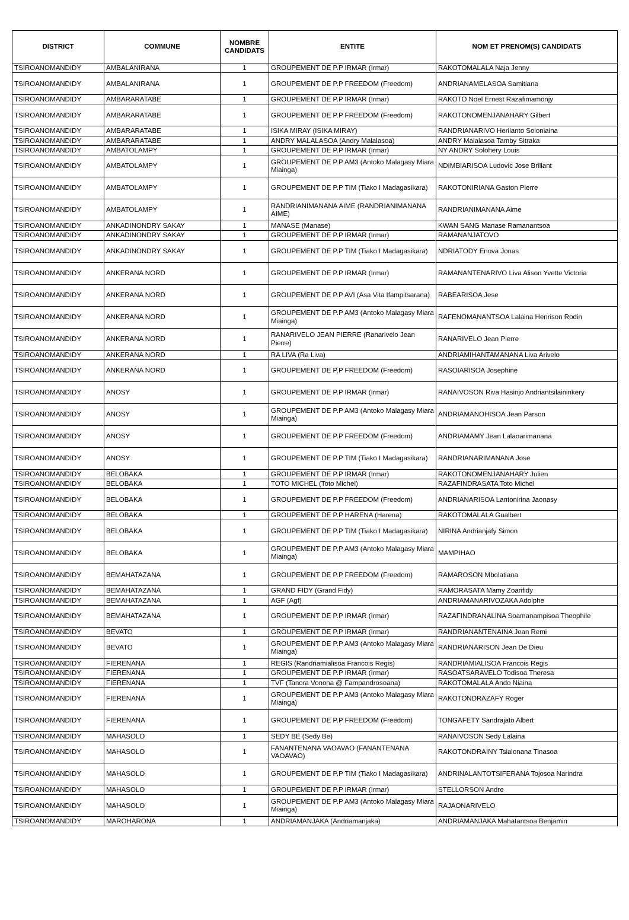| DISTRICT | COMMUNE | NOMBRE CANDIDATS | ENTITE | NOM ET PRENOM(S) CANDIDATS |
| --- | --- | --- | --- | --- |
| TSIROANOMANDIDY | AMBALANIRANA | 1 | GROUPEMENT DE P.P IRMAR (Irmar) | RAKOTOMALALA Naja Jenny |
| TSIROANOMANDIDY | AMBALANIRANA | 1 | GROUPEMENT DE P.P FREEDOM (Freedom) | ANDRIANAMELASOA Samitiana |
| TSIROANOMANDIDY | AMBARARATABE | 1 | GROUPEMENT DE P.P IRMAR (Irmar) | RAKOTO Noel Ernest Razafimamonjy |
| TSIROANOMANDIDY | AMBARARATABE | 1 | GROUPEMENT DE P.P FREEDOM (Freedom) | RAKOTONOMENJANAHARY Gilbert |
| TSIROANOMANDIDY | AMBARARATABE | 1 | ISIKA MIRAY (ISIKA MIRAY) | RANDRIANARIVO Herilanto Soloniaina |
| TSIROANOMANDIDY | AMBARARATABE | 1 | ANDRY MALALASOA (Andry Malalasoa) | ANDRY Malalasoa Tamby Sitraka |
| TSIROANOMANDIDY | AMBATOLAMPY | 1 | GROUPEMENT DE P.P IRMAR (Irmar) | NY ANDRY Solohery Louis |
| TSIROANOMANDIDY | AMBATOLAMPY | 1 | GROUPEMENT DE P.P AM3 (Antoko Malagasy Miara Miainga) | NDIMBIARISOA Ludovic Jose Brillant |
| TSIROANOMANDIDY | AMBATOLAMPY | 1 | GROUPEMENT DE P.P TIM (Tiako I Madagasikara) | RAKOTONIRIANA Gaston Pierre |
| TSIROANOMANDIDY | AMBATOLAMPY | 1 | RANDRIANIMANANA AIME (RANDRIANIMANANA AIME) | RANDRIANIMANANA Aime |
| TSIROANOMANDIDY | ANKADINONDRY SAKAY | 1 | MANASE (Manase) | KWAN SANG Manase Ramanantsoa |
| TSIROANOMANDIDY | ANKADINONDRY SAKAY | 1 | GROUPEMENT DE P.P IRMAR (Irmar) | RAMANANJATOVO |
| TSIROANOMANDIDY | ANKADINONDRY SAKAY | 1 | GROUPEMENT DE P.P TIM (Tiako I Madagasikara) | NDRIATODY Enova Jonas |
| TSIROANOMANDIDY | ANKERANA NORD | 1 | GROUPEMENT DE P.P IRMAR (Irmar) | RAMANANTENARIVO Liva Alison Yvette Victoria |
| TSIROANOMANDIDY | ANKERANA NORD | 1 | GROUPEMENT DE P.P AVI (Asa Vita Ifampitsarana) | RABEARISOA Jese |
| TSIROANOMANDIDY | ANKERANA NORD | 1 | GROUPEMENT DE P.P AM3 (Antoko Malagasy Miara Miainga) | RAFENOMANANTSOA Lalaina Henrison Rodin |
| TSIROANOMANDIDY | ANKERANA NORD | 1 | RANARIVELO JEAN PIERRE (Ranarivelo Jean Pierre) | RANARIVELO Jean Pierre |
| TSIROANOMANDIDY | ANKERANA NORD | 1 | RA LIVA (Ra Liva) | ANDRIAMIHANTAMANANA Liva Arivelo |
| TSIROANOMANDIDY | ANKERANA NORD | 1 | GROUPEMENT DE P.P FREEDOM (Freedom) | RASOIARISOA Josephine |
| TSIROANOMANDIDY | ANOSY | 1 | GROUPEMENT DE P.P IRMAR (Irmar) | RANAIVOSON Riva Hasinjo Andriantsilaininkery |
| TSIROANOMANDIDY | ANOSY | 1 | GROUPEMENT DE P.P AM3 (Antoko Malagasy Miara Miainga) | ANDRIAMANOHISOA Jean Parson |
| TSIROANOMANDIDY | ANOSY | 1 | GROUPEMENT DE P.P FREEDOM (Freedom) | ANDRIAMAMY Jean Lalaoarimanana |
| TSIROANOMANDIDY | ANOSY | 1 | GROUPEMENT DE P.P TIM (Tiako I Madagasikara) | RANDRIANARIMANANA Jose |
| TSIROANOMANDIDY | BELOBAKA | 1 | GROUPEMENT DE P.P IRMAR (Irmar) | RAKOTONOMENJANAHARY Julien |
| TSIROANOMANDIDY | BELOBAKA | 1 | TOTO MICHEL (Toto Michel) | RAZAFINDRASATA Toto Michel |
| TSIROANOMANDIDY | BELOBAKA | 1 | GROUPEMENT DE P.P FREEDOM (Freedom) | ANDRIANARISOA Lantonirina Jaonasy |
| TSIROANOMANDIDY | BELOBAKA | 1 | GROUPEMENT DE P.P HARENA (Harena) | RAKOTOMALALA Gualbert |
| TSIROANOMANDIDY | BELOBAKA | 1 | GROUPEMENT DE P.P TIM (Tiako I Madagasikara) | NIRINA Andrianjafy Simon |
| TSIROANOMANDIDY | BELOBAKA | 1 | GROUPEMENT DE P.P AM3 (Antoko Malagasy Miara Miainga) | MAMPIHAO |
| TSIROANOMANDIDY | BEMAHATAZANA | 1 | GROUPEMENT DE P.P FREEDOM (Freedom) | RAMAROSON Mbolatiana |
| TSIROANOMANDIDY | BEMAHATAZANA | 1 | GRAND FIDY (Grand Fidy) | RAMORASATA Mamy Zoarifidy |
| TSIROANOMANDIDY | BEMAHATAZANA | 1 | AGF (Agf) | ANDRIAMANARIVOZAKA Adolphe |
| TSIROANOMANDIDY | BEMAHATAZANA | 1 | GROUPEMENT DE P.P IRMAR (Irmar) | RAZAFINDRANALINA Soamanampisoa Theophile |
| TSIROANOMANDIDY | BEVATO | 1 | GROUPEMENT DE P.P IRMAR (Irmar) | RANDRIANANTENAINA Jean Remi |
| TSIROANOMANDIDY | BEVATO | 1 | GROUPEMENT DE P.P AM3 (Antoko Malagasy Miara Miainga) | RANDRIANARISON Jean De Dieu |
| TSIROANOMANDIDY | FIERENANA | 1 | REGIS (Randriamialisoa Francois Regis) | RANDRIAMIALISOA Francois Regis |
| TSIROANOMANDIDY | FIERENANA | 1 | GROUPEMENT DE P.P IRMAR (Irmar) | RASOATSARAVELO Todisoa Theresa |
| TSIROANOMANDIDY | FIERENANA | 1 | TVF (Tanora Vonona @ Fampandrosoana) | RAKOTOMALALA Ando Niaina |
| TSIROANOMANDIDY | FIERENANA | 1 | GROUPEMENT DE P.P AM3 (Antoko Malagasy Miara Miainga) | RAKOTONDRAZAFY Roger |
| TSIROANOMANDIDY | FIERENANA | 1 | GROUPEMENT DE P.P FREEDOM (Freedom) | TONGAFETY Sandrajato Albert |
| TSIROANOMANDIDY | MAHASOLO | 1 | SEDY BE (Sedy Be) | RANAIVOSON Sedy Lalaina |
| TSIROANOMANDIDY | MAHASOLO | 1 | FANANTENANA VAOAVAO (FANANTENANA VAOAVAO) | RAKOTONDRAINY Tsialonana Tinasoa |
| TSIROANOMANDIDY | MAHASOLO | 1 | GROUPEMENT DE P.P TIM (Tiako I Madagasikara) | ANDRINALANTOTSIFERANA Tojosoa Narindra |
| TSIROANOMANDIDY | MAHASOLO | 1 | GROUPEMENT DE P.P IRMAR (Irmar) | STELLORSON Andre |
| TSIROANOMANDIDY | MAHASOLO | 1 | GROUPEMENT DE P.P AM3 (Antoko Malagasy Miara Miainga) | RAJAONARIVELO |
| TSIROANOMANDIDY | MAROHARONA | 1 | ANDRIAMANJAKA (Andriamanjaka) | ANDRIAMANJAKA Mahatantsoa Benjamin |